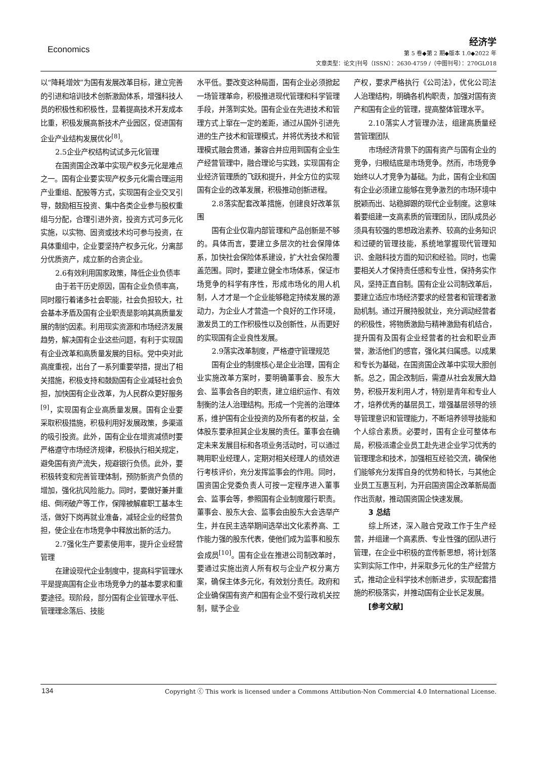Economics
经济学
第 5 卷◆第 2 期◆版本 1.0◆2022 年
文章类型：论文|刊号（ISSN）：2630-4759 /（中图刊号）：270GL018
以“降耗增效”为国有发展改革目标，建立完善的引进和培训技术创新激励体系，增强科技人员的积极性和积极性，显着提高技术开发成本比重，积极发展高新技术产业园区，促进国有企业产业结构发展优化<sup>[8]</sup>。
2.5企业产权结构试试多元化管理
在国资国企改革中实现产权多元化是难点之一。国有企业要实现产权多元化需合理运用产业重组、配股等方式，实现国有企业交叉引导，鼓励相互投资、集中各类企业参与股权重组与分配，合理引进外资，投资方式可多元化实施，以实物、固资或技术均可参与投资，在具体重组中，企业要坚持产权多元化，分离部分优质资产，成立新的合资企业。
2.6有效利用国家政策，降低企业负债率
由于若干历史原因，国有企业负债率高，同时履行着诸多社会职能，社会负担较大，社会基本矛盾及国有企业职责是影响其高质量发展的制约因素。利用现实资源和市场经济发展趋势，解决国有企业这些问题，有利于实现国有企业改革和高质量发展的目标。党中央对此高度重视，出台了一系列重要举措，提出了相关措施，积极支持和鼓励国有企业减轻社会负担，加快国有企业改革，为人民群众更好服务<sup>[9]</sup>，实现国有企业高质量发展。国有企业要采取积极措施，积极利用好发展政策，多渠道的吸引投资。此外，国有企业在增资减债时要严格遵守市场经济规律，积极执行相关规定，避免国有资产流失，规避银行负债。此外，要积极转变和完善管理体制，预防新资产负债的增加，强化抗风险能力。同时，要做好兼并重组、倒闭破产等工作，保障被解雇职工基本生活，做好下岗再就业准备，减轻企业的经营负担，使企业在市场竞争中释放出新的活力。
2.7强化生产要素使用率，提升企业经营管理
在建设现代企业制度中，提高科学管理水平是提高国有企业市场竞争力的基本要求和重要途径。现阶段，部分国有企业管理水平低、管理理念落后、技能
水平低。要改变这种局面，国有企业必须掀起一场管理革命，积极推进现代管理和科学管理手段，并落到实处。国有企业在先进技术和管理方式上窜在一定的差距，通过从国外引进先进的生产技术和管理模式，并将优秀技术和管理模式融会贯通，兼容合并应用到国有企业生产经营管理中，融合理论与实践，实现国有企业经济管理质的飞跃和提升，并全方位的实现国有企业的改革发展，积极推动创新进程。
2.8落实配套改革措施，创建良好改革氛围
国有企业仅靠内部管理和产品创新是不够的。具体而言，要建立多层次的社会保障体系，加快社会保险体系建设，扩大社会保险覆盖范围。同时，要建立健全市场体系，保证市场竞争的科学有序性，形成市场化的用人机制，人才才是一个企业能够稳定持续发展的源动力，为企业人才营造一个良好的工作环境，激发员工的工作积极性以及创新性，从而更好的实现国有企业良性发展。
2.9落实改革制度，严格遵守管理规范
国有企业的制度核心是企业治理，国有企业实施改革方案时，要明确董事会、股东大会、监事会各自的职责，建立组织运作、有效制衡的法人治理结构。形成一个完善的治理体系，维护国有企业投资的及所有者的权益，全体股东要承担其企业发展的责任。董事会在确定未来发展目标和各项业务活动时，可以通过聘用职业经理人，定期对相关经理人的绩效进行考核评价，充分发挥监事会的作用。同时，国资国企党委负责人可按一定程序进入董事会、监事会等，参照国有企业制度履行职责。董事会、股东大会、监事会由股东大会选举产生，并在民主选举期间选举出文化素养高、工作能力强的股东代表，使他们成为监事和股东会成员<sup>[10]</sup>。国有企业在推进公司制改革时，要通过实施出资人所有权与企业产权分离方案，确保主体多元化，有效划分责任。政府和企业确保国有资产和国有企业不受行政机关控制，赋予企业
产权，要求严格执行《公司法》，优化公司法人治理结构，明确各机构职责，加强对国有资产和国有企业的管理，提高整体管理水平。
2.10落实人才管理办法，组建高质量经营管理团队
市场经济背景下的国有资产与国有企业的竞争，归根结底是市场竞争。然而，市场竞争始终以人才竞争为基础。为此，国有企业和国有企业必须建立能够在竞争激烈的市场环境中脱颖而出、站稳脚跟的现代企业制度。这意味着要组建一支高素质的管理团队，团队成员必须具有较强的思想政治素养、较高的业务知识和过硬的管理技能，系统地掌握现代管理知识、金融科技方面的知识和经验。同时，也需要相关人才保持责任感和专业性，保持务实作风，坚持正直自制。国有企业公司制改革后，要建立适应市场经济要求的经营者和管理者激励机制。通过开展持股就业，充分调动经营者的积极性，将物质激励与精神激励有机结合，提升国有及国有企业经营者的社会和职业声誉，激活他们的感官，强化其归属感。以成果和专长为基础，在国资国企改革中实现大胆创新。总之，国企改制后，需遵从社会发展大趋势，积极开发利用人才，特别是青年和专业人才，培养优秀的基层员工，增强基层领导的领导管理意识和管理能力，不断培养领导技能和个人综合素质。必要时，国有企业可整体布局，积极派遣企业员工赴先进企业学习优秀的管理理念和技术，加强相互经验交流，确保他们能够充分发挥自身的优势和特长，与其他企业员工互惠互利，为开启国资国企改革新局面作出贡献，推动国资国企快速发展。
3 总结
综上所述，深入融合党政工作于生产经营，并组建一个高素质、专业性强的团队进行管理，在企业中积极的宣传新思想，将计划落实到实际工作中，并采取多元化的生产经营方式，推动企业科学技术创新进步，实现配套措施的积极落实，并推动国有企业长足发展。
[参考文献]
134 Copyright ⓒ This work is licensed under a Commons Attibution-Non Commercial 4.0 International License.